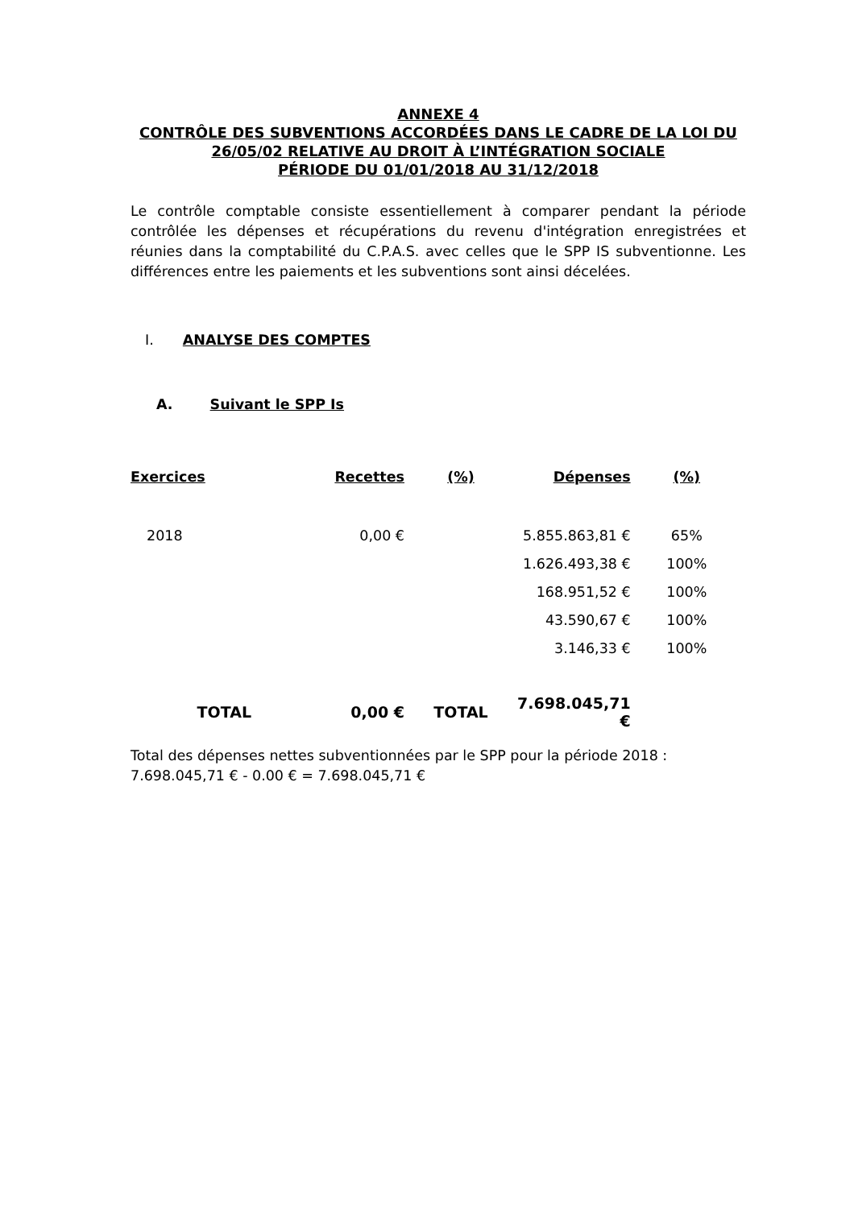ANNEXE 4
CONTRÔLE DES SUBVENTIONS ACCORDÉES DANS LE CADRE DE LA LOI DU 26/05/02 RELATIVE AU DROIT À L’INTÉGRATION SOCIALE
PÉRIODE DU 01/01/2018 AU 31/12/2018
Le contrôle comptable consiste essentiellement à comparer pendant la période contrôlée les dépenses et récupérations du revenu d'intégration enregistrées et réunies dans la comptabilité du C.P.A.S. avec celles que le SPP IS subventionne. Les différences entre les paiements et les subventions sont ainsi décelées.
I. ANALYSE DES COMPTES
A. Suivant le SPP Is
| Exercices | Recettes | (%) | Dépenses | (%) |
| --- | --- | --- | --- | --- |
| 2018 | 0,00 € | | 5.855.863,81 € | 65% |
| | | | 1.626.493,38 € | 100% |
| | | | 168.951,52 € | 100% |
| | | | 43.590,67 € | 100% |
| | | | 3.146,33 € | 100% |
| TOTAL | 0,00 € | TOTAL | 7.698.045,71 € | |
Total des dépenses nettes subventionnées par le SPP pour la période 2018 :
7.698.045,71 € - 0.00 € = 7.698.045,71 €